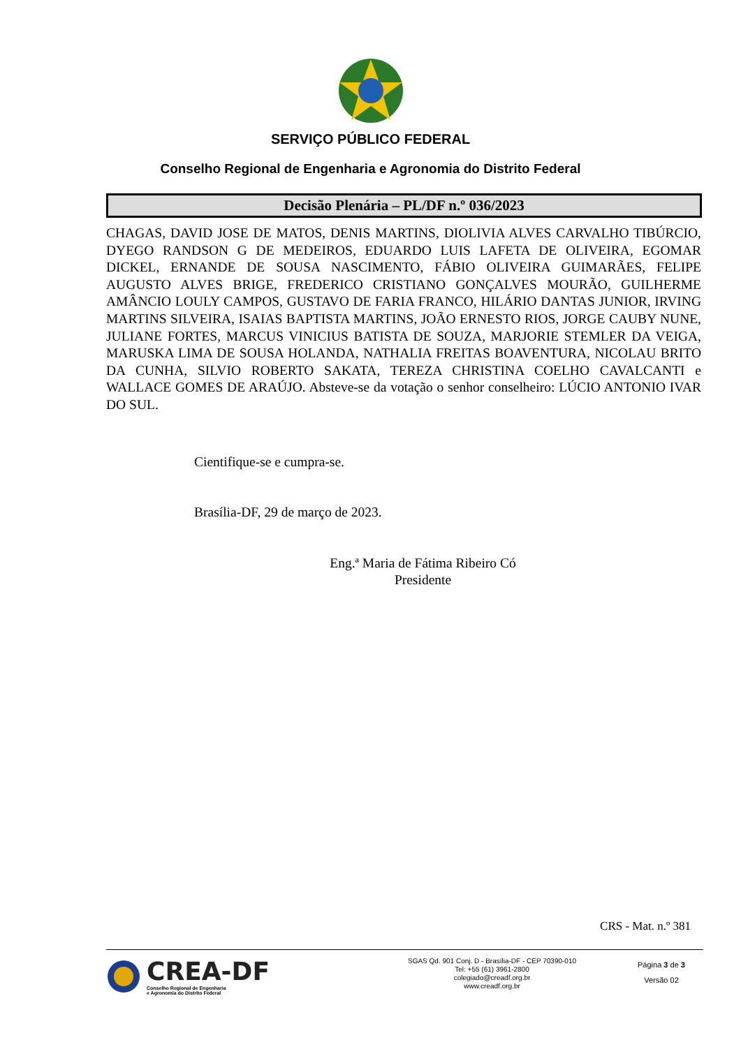SERVIÇO PÚBLICO FEDERAL
Conselho Regional de Engenharia e Agronomia do Distrito Federal
Decisão Plenária – PL/DF n.º 036/2023
CHAGAS, DAVID JOSE DE MATOS, DENIS MARTINS, DIOLIVIA ALVES CARVALHO TIBÚRCIO, DYEGO RANDSON G DE MEDEIROS, EDUARDO LUIS LAFETA DE OLIVEIRA, EGOMAR DICKEL, ERNANDE DE SOUSA NASCIMENTO, FÁBIO OLIVEIRA GUIMARÃES, FELIPE AUGUSTO ALVES BRIGE, FREDERICO CRISTIANO GONÇALVES MOURÃO, GUILHERME AMÂNCIO LOULY CAMPOS, GUSTAVO DE FARIA FRANCO, HILÁRIO DANTAS JUNIOR, IRVING MARTINS SILVEIRA, ISAIAS BAPTISTA MARTINS, JOÃO ERNESTO RIOS, JORGE CAUBY NUNE, JULIANE FORTES, MARCUS VINICIUS BATISTA DE SOUZA, MARJORIE STEMLER DA VEIGA, MARUSKA LIMA DE SOUSA HOLANDA, NATHALIA FREITAS BOAVENTURA, NICOLAU BRITO DA CUNHA, SILVIO ROBERTO SAKATA, TEREZA CHRISTINA COELHO CAVALCANTI e WALLACE GOMES DE ARAÚJO. Absteve-se da votação o senhor conselheiro: LÚCIO ANTONIO IVAR DO SUL.
Cientifique-se e cumpra-se.
Brasília-DF, 29 de março de 2023.
Eng.ª Maria de Fátima Ribeiro Có
Presidente
CRS - Mat. n.º 381
CREA-DF
Conselho Regional de Engenharia
e Agronomia do Distrito Federal
SGAS Qd. 901 Conj. D - Brasília-DF - CEP 70390-010
Tel: +55 (61) 3961-2800
colegiado@creadf.org.br
www.creadf.org.br
Página 3 de 3
Versão 02